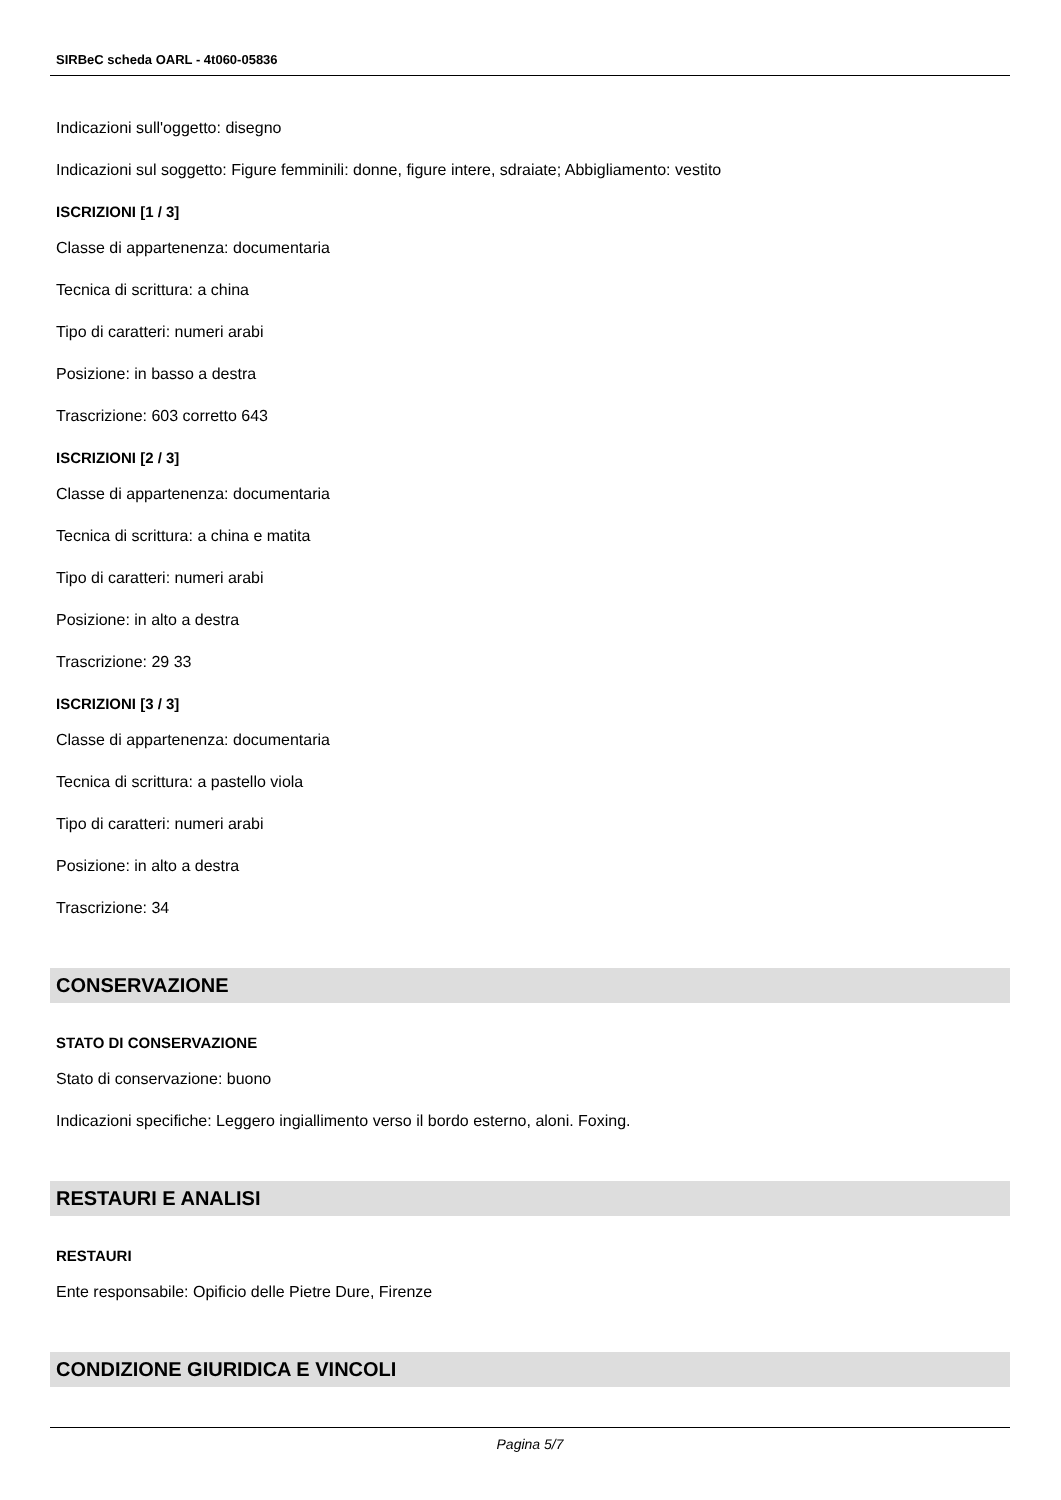SIRBeC scheda OARL - 4t060-05836
Indicazioni sull'oggetto: disegno
Indicazioni sul soggetto: Figure femminili: donne, figure intere, sdraiate; Abbigliamento: vestito
ISCRIZIONI [1 / 3]
Classe di appartenenza: documentaria
Tecnica di scrittura: a china
Tipo di caratteri: numeri arabi
Posizione: in basso a destra
Trascrizione: 603 corretto 643
ISCRIZIONI [2 / 3]
Classe di appartenenza: documentaria
Tecnica di scrittura: a china e matita
Tipo di caratteri: numeri arabi
Posizione: in alto a destra
Trascrizione: 29 33
ISCRIZIONI [3 / 3]
Classe di appartenenza: documentaria
Tecnica di scrittura: a pastello viola
Tipo di caratteri: numeri arabi
Posizione: in alto a destra
Trascrizione: 34
CONSERVAZIONE
STATO DI CONSERVAZIONE
Stato di conservazione: buono
Indicazioni specifiche: Leggero ingiallimento verso il bordo esterno, aloni. Foxing.
RESTAURI E ANALISI
RESTAURI
Ente responsabile: Opificio delle Pietre Dure, Firenze
CONDIZIONE GIURIDICA E VINCOLI
Pagina 5/7